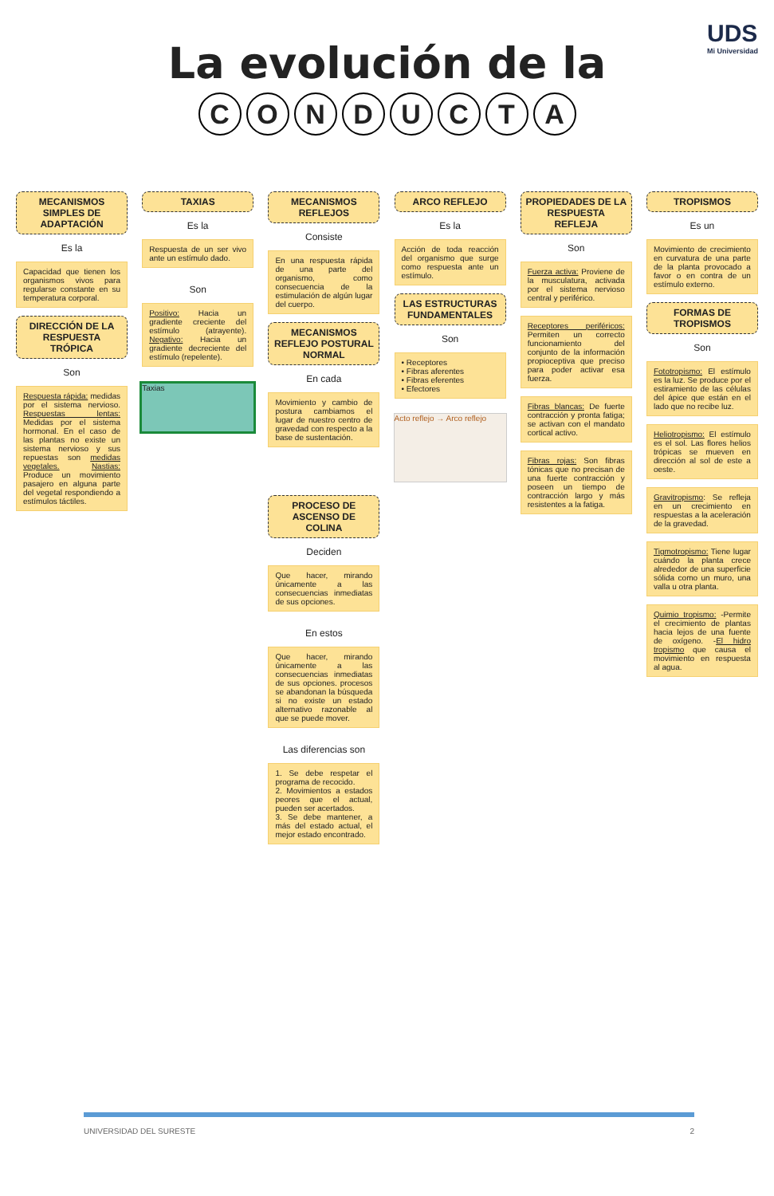UDS
Mi Universidad
La evolución de la
CONDUCTA
MECANISMOS SIMPLES DE ADAPTACIÓN
Es la
Capacidad que tienen los organismos vivos para regularse constante en su temperatura corporal.
DIRECCIÓN DE LA RESPUESTA TRÓPICA
Son
Respuesta rápida: medidas por el sistema nervioso. Respuestas lentas: Medidas por el sistema hormonal. En el caso de las plantas no existe un sistema nervioso y sus repuestas son medidas vegetales. Nastias: Produce un movimiento pasajero en alguna parte del vegetal respondiendo a estímulos táctiles.
TAXIAS
Es la
Respuesta de un ser vivo ante un estímulo dado.
Son
Positivo: Hacia un gradiente creciente del estímulo (atrayente). Negativo: Hacia un gradiente decreciente del estímulo (repelente).
Taxias
MECANISMOS REFLEJOS
Consiste
En una respuesta rápida de una parte del organismo, como consecuencia de la estimulación de algún lugar del cuerpo.
MECANISMOS REFLEJO POSTURAL NORMAL
En cada
Movimiento y cambio de postura cambiamos el lugar de nuestro centro de gravedad con respecto a la base de sustentación.
PROCESO DE ASCENSO DE COLINA
Deciden
Que hacer, mirando únicamente a las consecuencias inmediatas de sus opciones.
En estos
Que hacer, mirando únicamente a las consecuencias inmediatas de sus opciones. procesos se abandonan la búsqueda si no existe un estado alternativo razonable al que se puede mover.
Las diferencias son
1. Se debe respetar el programa de recocido.
2. Movimientos a estados peores que el actual, pueden ser acertados.
3. Se debe mantener, a más del estado actual, el mejor estado encontrado.
ARCO REFLEJO
Es la
Acción de toda reacción del organismo que surge como respuesta ante un estímulo.
LAS ESTRUCTURAS FUNDAMENTALES
Son
• Receptores
• Fibras aferentes
• Fibras eferentes
• Efectores
Acto reflejo → Arco reflejo
PROPIEDADES DE LA RESPUESTA REFLEJA
Son
Fuerza activa: Proviene de la musculatura, activada por el sistema nervioso central y periférico.
Receptores periféricos: Permiten un correcto funcionamiento del conjunto de la información propioceptiva que preciso para poder activar esa fuerza.
Fibras blancas: De fuerte contracción y pronta fatiga; se activan con el mandato cortical activo.
Fibras rojas: Son fibras tónicas que no precisan de una fuerte contracción y poseen un tiempo de contracción largo y más resistentes a la fatiga.
TROPISMOS
Es un
Movimiento de crecimiento en curvatura de una parte de la planta provocado a favor o en contra de un estímulo externo.
FORMAS DE TROPISMOS
Son
Fototropismo: El estímulo es la luz. Se produce por el estiramiento de las células del ápice que están en el lado que no recibe luz.
Heliotropismo: El estímulo es el sol. Las flores helios trópicas se mueven en dirección al sol de este a oeste.
Gravitropismo: Se refleja en un crecimiento en respuestas a la aceleración de la gravedad.
Tigmotropismo: Tiene lugar cuándo la planta crece alrededor de una superficie sólida como un muro, una valla u otra planta.
Quimio tropismo: -Permite el crecimiento de plantas hacia lejos de una fuente de oxígeno. -El hidro tropismo que causa el movimiento en respuesta al agua.
UNIVERSIDAD DEL SURESTE 2